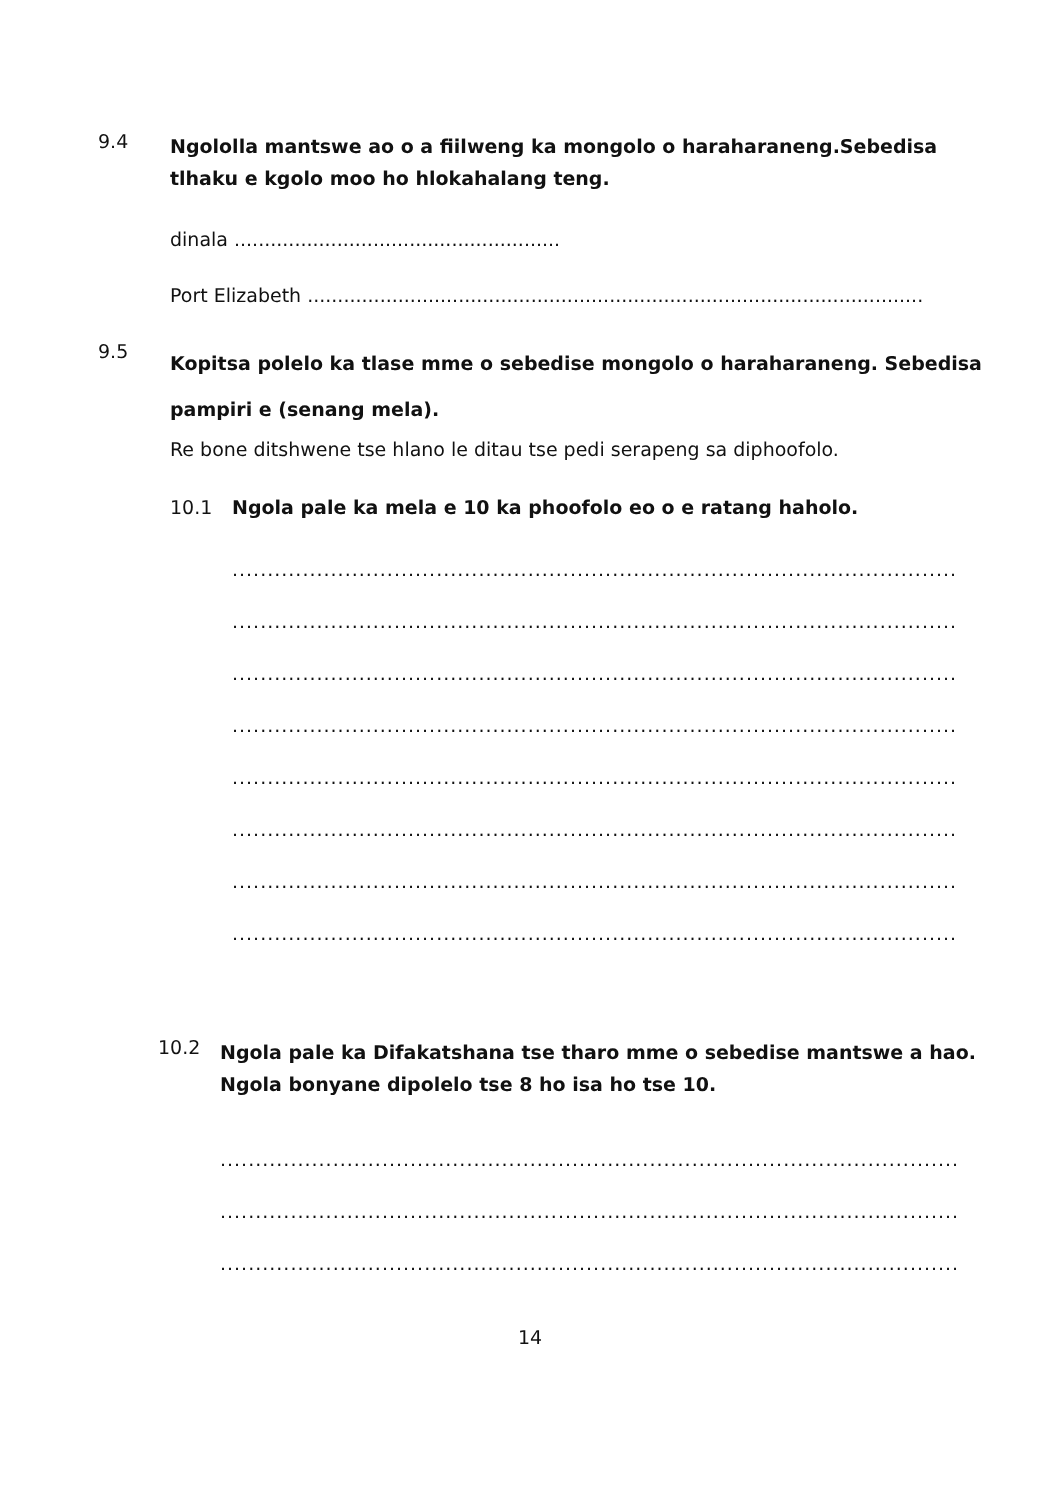9.4
Ngololla mantswe ao o a fiilweng ka mongolo o haraharaneng.Sebedisa tlhaku e kgolo moo ho hlokahalang teng.
dinala ......................................................
Port Elizabeth ......................................................................................................
9.5
Kopitsa polelo ka tlase mme o sebedise mongolo o haraharaneng. Sebedisa pampiri e (senang mela).
Re bone ditshwene tse hlano le ditau tse pedi serapeng sa diphoofolo.
10.1 Ngola pale ka mela e 10 ka phoofolo eo o e ratang haholo.
........................................................................................................................................
........................................................................................................................................
........................................................................................................................................
........................................................................................................................................
........................................................................................................................................
........................................................................................................................................
........................................................................................................................................
........................................................................................................................................
10.2
Ngola pale ka Difakatshana tse tharo mme o sebedise mantswe a hao. Ngola bonyane dipolelo tse 8 ho isa ho tse 10.
........................................................................................................................................
........................................................................................................................................
........................................................................................................................................
14